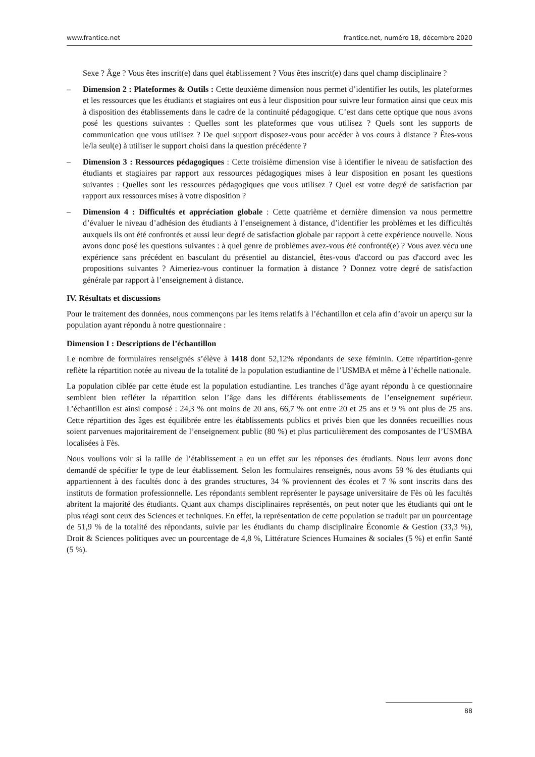www.frantice.net frantice.net, numéro 18, décembre 2020
Sexe ? Âge ? Vous êtes inscrit(e) dans quel établissement ? Vous êtes inscrit(e) dans quel champ disciplinaire ?
– Dimension 2 : Plateformes & Outils : Cette deuxième dimension nous permet d’identifier les outils, les plateformes et les ressources que les étudiants et stagiaires ont eus à leur disposition pour suivre leur formation ainsi que ceux mis à disposition des établissements dans le cadre de la continuité pédagogique. C’est dans cette optique que nous avons posé les questions suivantes : Quelles sont les plateformes que vous utilisez ? Quels sont les supports de communication que vous utilisez ? De quel support disposez-vous pour accéder à vos cours à distance ? Êtes-vous le/la seul(e) à utiliser le support choisi dans la question précédente ?
– Dimension 3 : Ressources pédagogiques : Cette troisième dimension vise à identifier le niveau de satisfaction des étudiants et stagiaires par rapport aux ressources pédagogiques mises à leur disposition en posant les questions suivantes : Quelles sont les ressources pédagogiques que vous utilisez ? Quel est votre degré de satisfaction par rapport aux ressources mises à votre disposition ?
– Dimension 4 : Difficultés et appréciation globale : Cette quatrième et dernière dimension va nous permettre d’évaluer le niveau d’adhésion des étudiants à l’enseignement à distance, d’identifier les problèmes et les difficultés auxquels ils ont été confrontés et aussi leur degré de satisfaction globale par rapport à cette expérience nouvelle. Nous avons donc posé les questions suivantes : à quel genre de problèmes avez-vous été confronté(e) ? Vous avez vécu une expérience sans précédent en basculant du présentiel au distanciel, êtes-vous d'accord ou pas d'accord avec les propositions suivantes ? Aimeriez-vous continuer la formation à distance ? Donnez votre degré de satisfaction générale par rapport à l’enseignement à distance.
IV. Résultats et discussions
Pour le traitement des données, nous commençons par les items relatifs à l’échantillon et cela afin d’avoir un aperçu sur la population ayant répondu à notre questionnaire :
Dimension I : Descriptions de l’échantillon
Le nombre de formulaires renseignés s’élève à 1418 dont 52,12% répondants de sexe féminin. Cette répartition-genre reflète la répartition notée au niveau de la totalité de la population estudiantine de l’USMBA et même à l’échelle nationale.
La population ciblée par cette étude est la population estudiantine. Les tranches d’âge ayant répondu à ce questionnaire semblent bien refléter la répartition selon l’âge dans les différents établissements de l’enseignement supérieur. L’échantillon est ainsi composé : 24,3 % ont moins de 20 ans, 66,7 % ont entre 20 et 25 ans et 9 % ont plus de 25 ans. Cette répartition des âges est équilibrée entre les établissements publics et privés bien que les données recueillies nous soient parvenues majoritairement de l’enseignement public (80 %) et plus particulièrement des composantes de l’USMBA localisées à Fès.
Nous voulions voir si la taille de l’établissement a eu un effet sur les réponses des étudiants. Nous leur avons donc demandé de spécifier le type de leur établissement. Selon les formulaires renseignés, nous avons 59 % des étudiants qui appartiennent à des facultés donc à des grandes structures, 34 % proviennent des écoles et 7 % sont inscrits dans des instituts de formation professionnelle. Les répondants semblent représenter le paysage universitaire de Fès où les facultés abritent la majorité des étudiants. Quant aux champs disciplinaires représentés, on peut noter que les étudiants qui ont le plus réagi sont ceux des Sciences et techniques. En effet, la représentation de cette population se traduit par un pourcentage de 51,9 % de la totalité des répondants, suivie par les étudiants du champ disciplinaire Économie & Gestion (33,3 %), Droit & Sciences politiques avec un pourcentage de 4,8 %, Littérature Sciences Humaines & sociales (5 %) et enfin Santé (5 %).
88